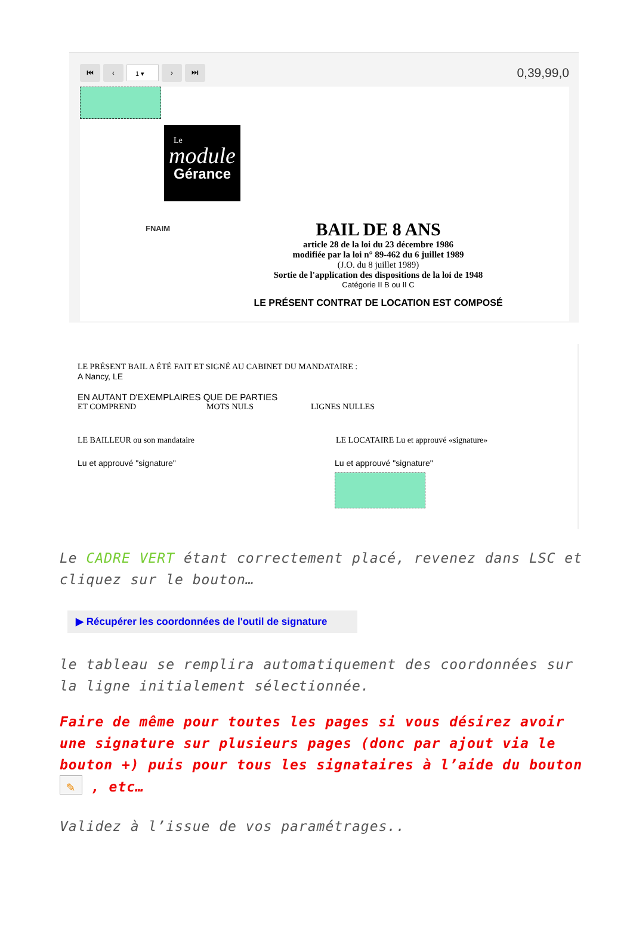⏮ ‹
1 ▾
› ⏭
0,39,99,0
Le
module
Gérance
FNAIM
BAIL DE 8 ANS
article 28 de la loi du 23 décembre 1986
modifiée par la loi n° 89-462 du 6 juillet 1989
(J.O. du 8 juillet 1989)
Sortie de l'application des dispositions de la loi de 1948
Catégorie II B ou II C
LE PRÉSENT CONTRAT DE LOCATION EST COMPOSÉ
LE PRÉSENT BAIL A ÉTÉ FAIT ET SIGNÉ AU CABINET DU MANDATAIRE :
A Nancy, LE
EN AUTANT D'EXEMPLAIRES QUE DE PARTIES
ET COMPREND MOTS NULS LIGNES NULLES
LE BAILLEUR ou son mandataire LE LOCATAIRE Lu et approuvé «signature»
Lu et approuvé "signature" Lu et approuvé "signature"
Le CADRE VERT étant correctement placé, revenez dans LSC et cliquez sur le bouton…
▶ Récupérer les coordonnées de l'outil de signature
le tableau se remplira automatiquement des coordonnées sur la ligne initialement sélectionnée.
Faire de même pour toutes les pages si vous désirez avoir une signature sur plusieurs pages (donc par ajout via le bouton +) puis pour tous les signataires à l’aide du bouton ✎ , etc…
Validez à l’issue de vos paramétrages..